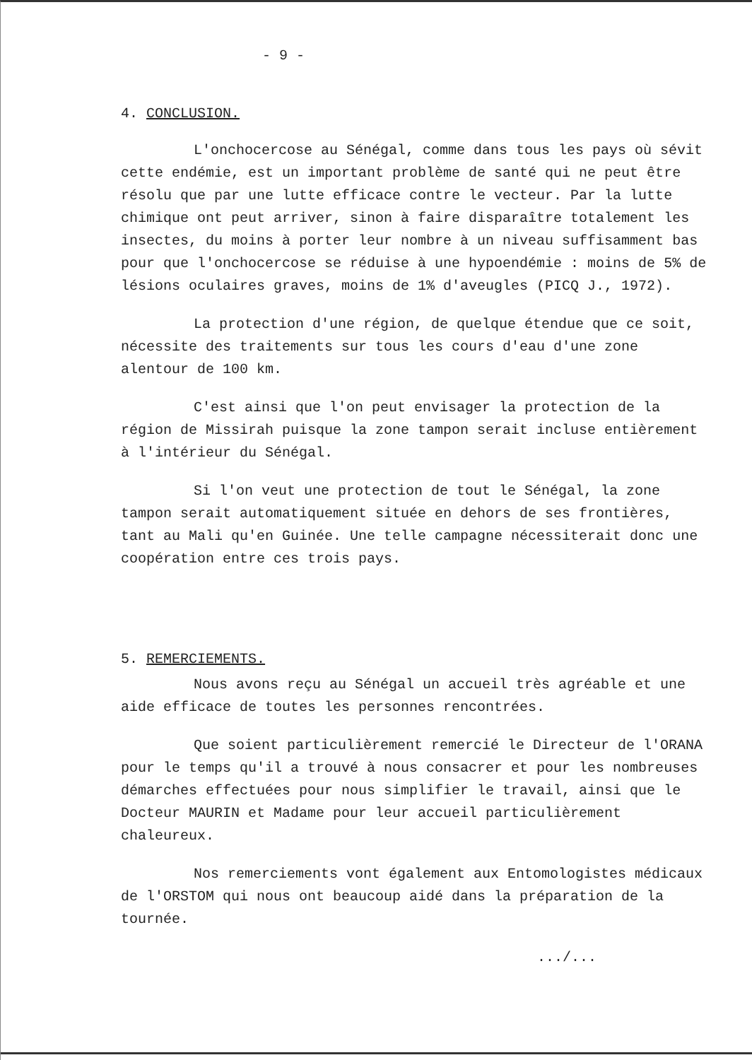- 9 -
4. CONCLUSION.
L'onchocercose au Sénégal, comme dans tous les pays où sévit cette endémie, est un important problème de santé qui ne peut être résolu que par une lutte efficace contre le vecteur. Par la lutte chimique ont peut arriver, sinon à faire disparaître totalement les insectes, du moins à porter leur nombre à un niveau suffisamment bas pour que l'onchocercose se réduise à une hypoendémie : moins de 5% de lésions oculaires graves, moins de 1% d'aveugles (PICQ J., 1972).
La protection d'une région, de quelque étendue que ce soit, nécessite des traitements sur tous les cours d'eau d'une zone alentour de 100 km.
C'est ainsi que l'on peut envisager la protection de la région de Missirah puisque la zone tampon serait incluse entièrement à l'intérieur du Sénégal.
Si l'on veut une protection de tout le Sénégal, la zone tampon serait automatiquement située en dehors de ses frontières, tant au Mali qu'en Guinée. Une telle campagne nécessiterait donc une coopération entre ces trois pays.
5. REMERCIEMENTS.
Nous avons reçu au Sénégal un accueil très agréable et une aide efficace de toutes les personnes rencontrées.
Que soient particulièrement remercié le Directeur de l'ORANA pour le temps qu'il a trouvé à nous consacrer et pour les nombreuses démarches effectuées pour nous simplifier le travail, ainsi que le Docteur MAURIN et Madame pour leur accueil particulièrement chaleureux.
Nos remerciements vont également aux Entomologistes médicaux de l'ORSTOM qui nous ont beaucoup aidé dans la préparation de la tournée.
.../...